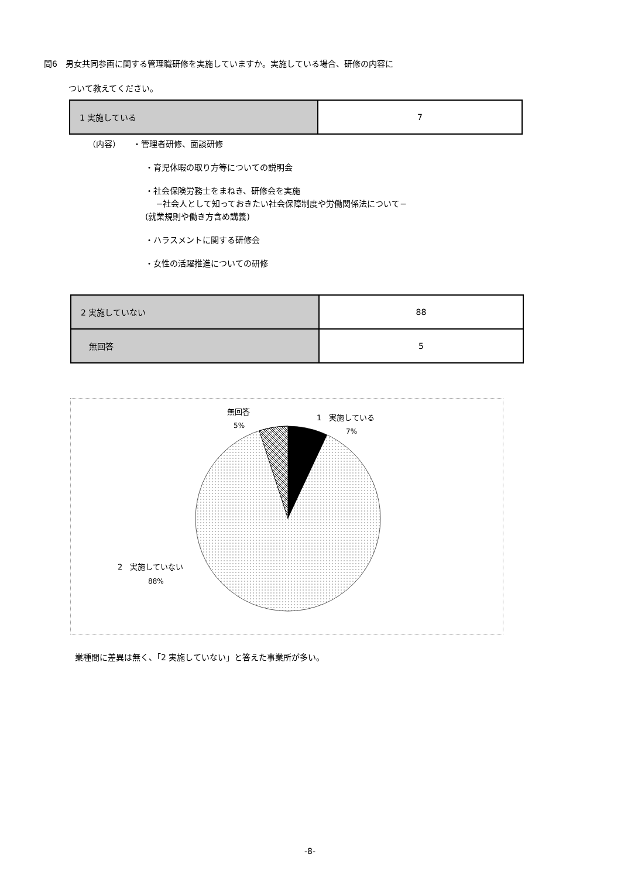問6　男女共同参画に関する管理職研修を実施していますか。実施している場合、研修の内容に
　　　ついて教えてください。
| 1 実施している | 7 |
（内容）　　・管理者研修、面談研修
・育児休暇の取り方等についての説明会
・社会保険労務士をまねき、研修会を実施
　 −社会人として知っておきたい社会保障制度や労働関係法について−
(就業規則や働き方含め講義)
・ハラスメントに関する研修会
・女性の活躍推進についての研修
| 2 実施していない | 88 |
| 無回答 | 5 |
無回答
5%
1　実施している
7%
2　実施していない
88%
業種間に差異は無く、「2 実施していない」と答えた事業所が多い。
-8-